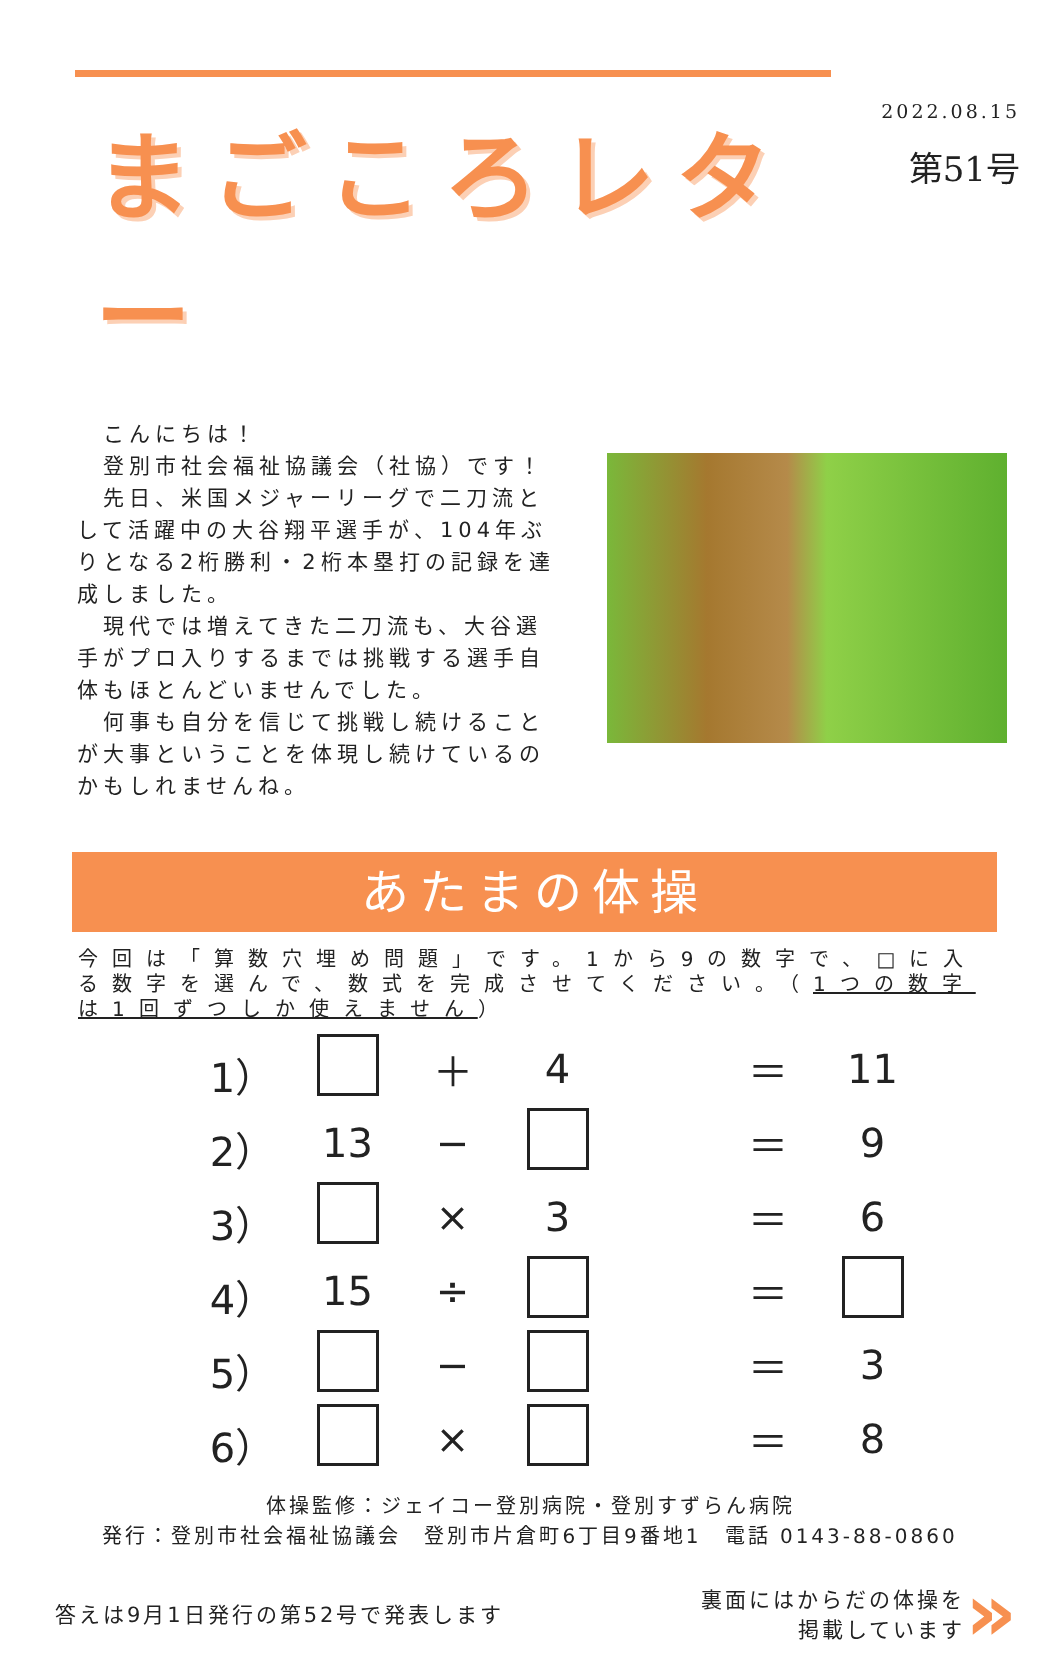まごころレター
2022.08.15
第51号
　こんにちは！
　登別市社会福祉協議会（社協）です！
　先日、米国メジャーリーグで二刀流として活躍中の大谷翔平選手が、104年ぶりとなる2桁勝利・2桁本塁打の記録を達成しました。
　現代では増えてきた二刀流も、大谷選手がプロ入りするまでは挑戦する選手自体もほとんどいませんでした。
　何事も自分を信じて挑戦し続けることが大事ということを体現し続けているのかもしれませんね。
あたまの体操
今回は「算数穴埋め問題」です。1から9の数字で、□に入る数字を選んで、数式を完成させてください。（1つの数字は1回ずつしか使えません）
1） ＋ 4 ＝ 11
2） 13 − ＝ 9
3） × 3 ＝ 6
4） 15 ÷ ＝
5） − ＝ 3
6） × ＝ 8
体操監修：ジェイコー登別病院・登別すずらん病院
発行：登別市社会福祉協議会　登別市片倉町6丁目9番地1　電話 0143-88-0860
答えは9月1日発行の第52号で発表します
裏面にはからだの体操を
掲載しています
»